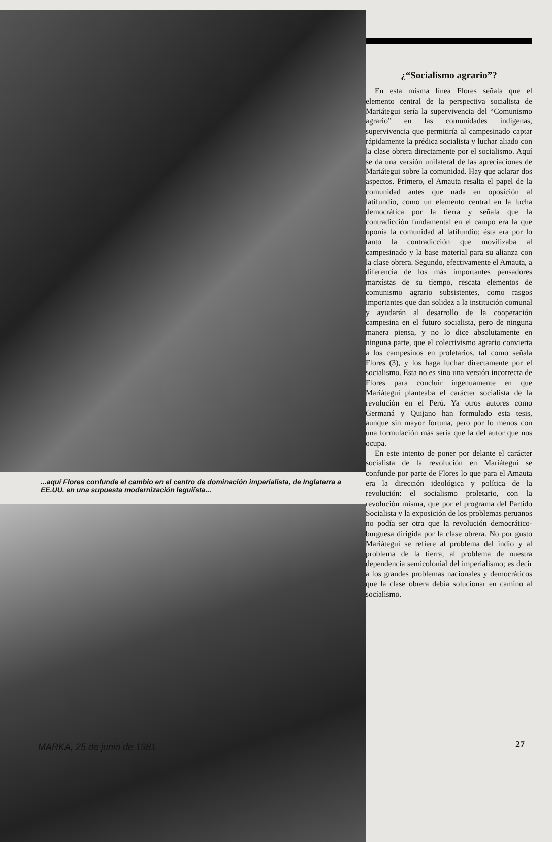...aquí Flores confunde el cambio en el centro de dominación imperialista, de Inglaterra a EE.UU. en una supuesta modernización leguiísta...
¿“Socialismo agrario”?
En esta misma línea Flores señala que el elemento central de la perspectiva socialista de Mariátegui sería la supervivencia del “Comunismo agrario” en las comunidades indígenas, supervivencia que permitiría al campesinado captar rápidamente la prédica socialista y luchar aliado con la clase obrera directamente por el socialismo. Aquí se da una versión unilateral de las apreciaciones de Mariátegui sobre la comunidad. Hay que aclarar dos aspectos. Primero, el Amauta resalta el papel de la comunidad antes que nada en oposición al latifundio, como un elemento central en la lucha democrática por la tierra y señala que la contradicción fundamental en el campo era la que oponía la comunidad al latifundio; ésta era por lo tanto la contradicción que movilizaba al campesinado y la base material para su alianza con la clase obrera. Segundo, efectivamente el Amauta, a diferencia de los más importantes pensadores marxistas de su tiempo, rescata elementos de comunismo agrario subsistentes, como rasgos importantes que dan solidez a la institución comunal y ayudarán al desarrollo de la cooperación campesina en el futuro socialista, pero de ninguna manera piensa, y no lo dice absolutamente en ninguna parte, que el colectivismo agrario convierta a los campesinos en proletarios, tal como señala Flores (3), y los haga luchar directamente por el socialismo. Esta no es sino una versión incorrecta de Flores para concluir ingenuamente en que Mariátegui planteaba el carácter socialista de la revolución en el Perú. Ya otros autores como Germaná y Quijano han formulado esta tesis, aunque sin mayor fortuna, pero por lo menos con una formulación más seria que la del autor que nos ocupa.
En este intento de poner por delante el carácter socialista de la revolución en Mariátegui se confunde por parte de Flores lo que para el Amauta era la dirección ideológica y política de la revolución: el socialismo proletario, con la revolución misma, que por el programa del Partido Socialista y la exposición de los problemas peruanos no podía ser otra que la revolución democrático-burguesa dirigida por la clase obrera. No por gusto Mariátegui se refiere al problema del indio y al problema de la tierra, al problema de nuestra dependencia semicolonial del imperialismo; es decir a los grandes problemas nacionales y democráticos que la clase obrera debía solucionar en camino al socialismo.
MARKA, 25 de junio de 1981 27